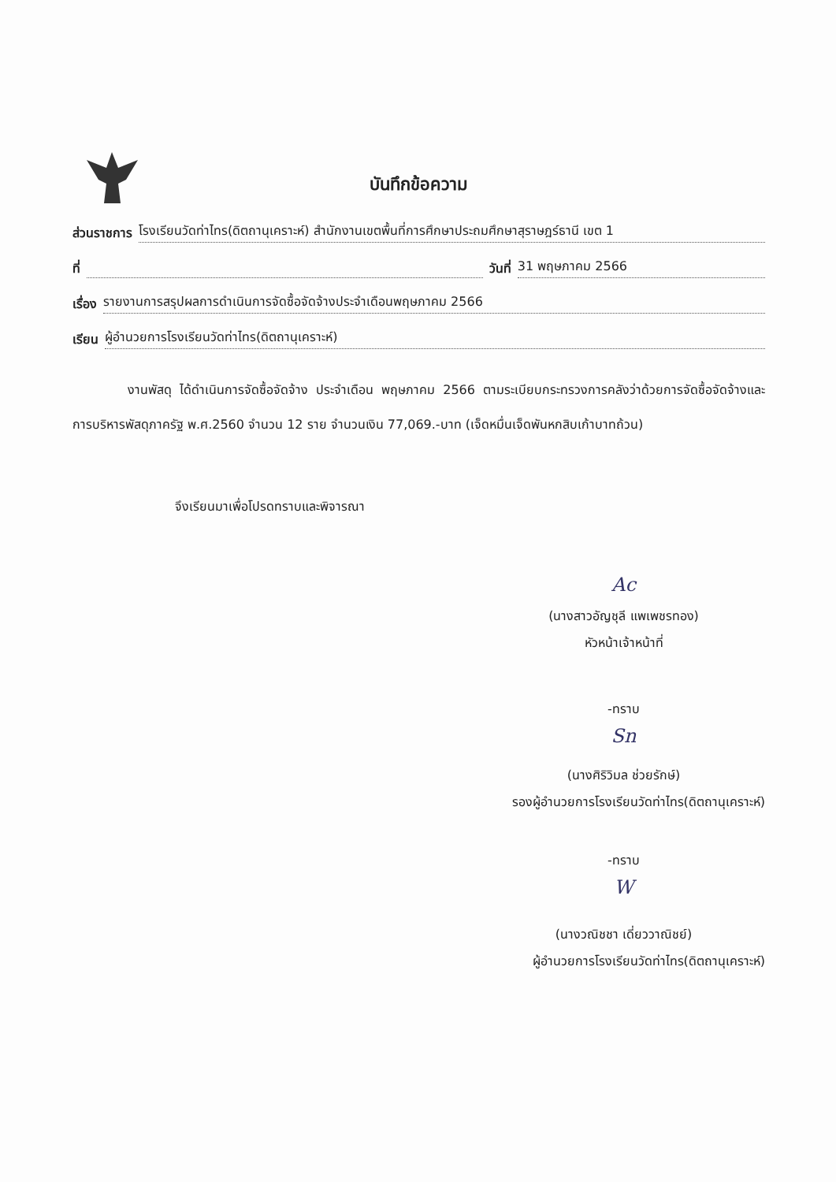บันทึกข้อความ
ส่วนราชการ โรงเรียนวัดท่าไทร(ดิตถานุเคราะห์) สำนักงานเขตพื้นที่การศึกษาประถมศึกษาสุราษฎร์ธานี เขต 1
ที่ วันที่ 31 พฤษภาคม 2566
เรื่อง รายงานการสรุปผลการดำเนินการจัดซื้อจัดจ้างประจำเดือนพฤษภาคม 2566
เรียน ผู้อำนวยการโรงเรียนวัดท่าไทร(ดิตถานุเคราะห์)
งานพัสดุ ได้ดำเนินการจัดซื้อจัดจ้าง ประจำเดือน พฤษภาคม 2566 ตามระเบียบกระทรวงการคลังว่าด้วยการจัดซื้อจัดจ้างและการบริหารพัสดุภาครัฐ พ.ศ.2560 จำนวน 12 ราย จำนวนเงิน 77,069.-บาท (เจ็ดหมื่นเจ็ดพันหกสิบเก้าบาทถ้วน)
จึงเรียนมาเพื่อโปรดทราบและพิจารณา
Ac
(นางสาวอัญชุลี แพเพชรทอง)
หัวหน้าเจ้าหน้าที่
-ทราบ
Sn
(นางศิริวิมล ช่วยรักษ์)
รองผู้อำนวยการโรงเรียนวัดท่าไทร(ดิตถานุเคราะห์)
-ทราบ
W
(นางวณิชชา เดี่ยววาณิชย์)
ผู้อำนวยการโรงเรียนวัดท่าไทร(ดิตถานุเคราะห์)